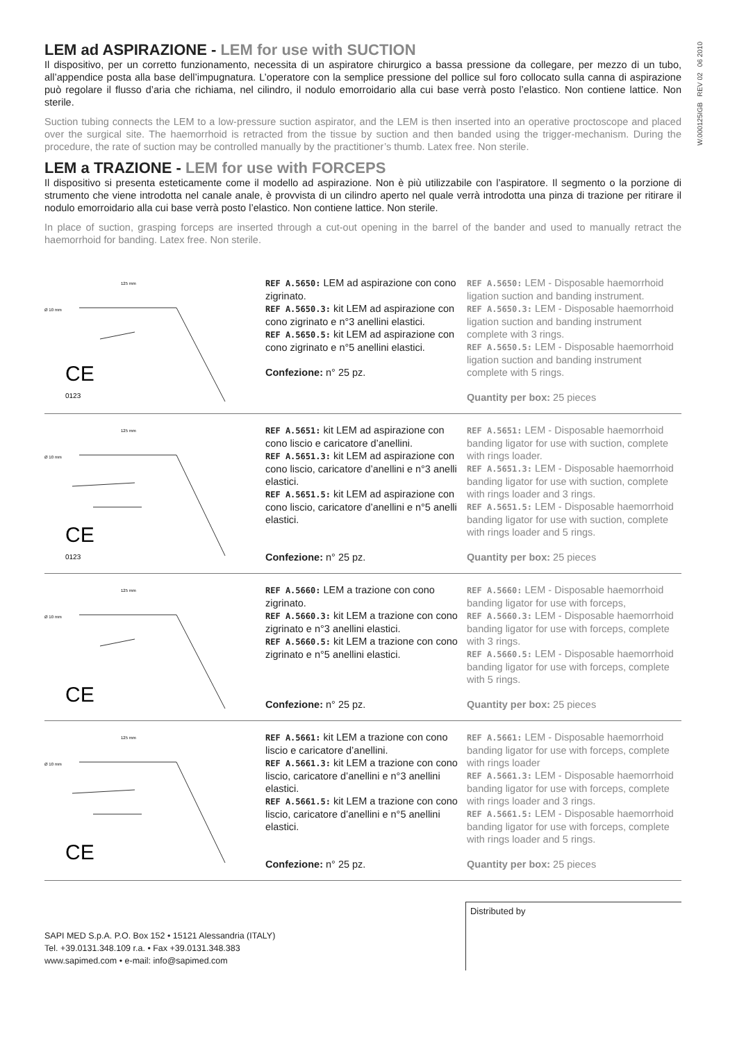W.000125IGB REV 02 06 2010
LEM ad ASPIRAZIONE - LEM for use with SUCTION
Il dispositivo, per un corretto funzionamento, necessita di un aspiratore chirurgico a bassa pressione da collegare, per mezzo di un tubo, all’appendice posta alla base dell’impugnatura. L’operatore con la semplice pressione del pollice sul foro collocato sulla canna di aspirazione può regolare il flusso d’aria che richiama, nel cilindro, il nodulo emorroidario alla cui base verrà posto l’elastico. Non contiene lattice. Non sterile.
Suction tubing connects the LEM to a low-pressure suction aspirator, and the LEM is then inserted into an operative proctoscope and placed over the surgical site. The haemorrhoid is retracted from the tissue by suction and then banded using the trigger-mechanism. During the procedure, the rate of suction may be controlled manually by the practitioner’s thumb. Latex free. Non sterile.
LEM a TRAZIONE - LEM for use with FORCEPS
Il dispositivo si presenta esteticamente come il modello ad aspirazione. Non è più utilizzabile con l’aspiratore. Il segmento o la porzione di strumento che viene introdotta nel canale anale, è provvista di un cilindro aperto nel quale verrà introdotta una pinza di trazione per ritirare il nodulo emorroidario alla cui base verrà posto l’elastico. Non contiene lattice. Non sterile.
In place of suction, grasping forceps are inserted through a cut-out opening in the barrel of the bander and used to manually retract the haemorrhoid for banding. Latex free. Non sterile.
125 mm
Ø 10 mm
CE
0123
REF A.5650: LEM ad aspirazione con cono zigrinato.
REF A.5650.3: kit LEM ad aspirazione con cono zigrinato e n°3 anellini elastici.
REF A.5650.5: kit LEM ad aspirazione con cono zigrinato e n°5 anellini elastici.
Confezione: n° 25 pz.
REF A.5650: LEM - Disposable haemorrhoid ligation suction and banding instrument.
REF A.5650.3: LEM - Disposable haemorrhoid ligation suction and banding instrument complete with 3 rings.
REF A.5650.5: LEM - Disposable haemorrhoid ligation suction and banding instrument complete with 5 rings.
Quantity per box: 25 pieces
125 mm
Ø 10 mm
CE
0123
REF A.5651: kit LEM ad aspirazione con cono liscio e caricatore d’anellini.
REF A.5651.3: kit LEM ad aspirazione con cono liscio, caricatore d’anellini e n°3 anelli elastici.
REF A.5651.5: kit LEM ad aspirazione con cono liscio, caricatore d’anellini e n°5 anelli elastici.
Confezione: n° 25 pz.
REF A.5651: LEM - Disposable haemorrhoid banding ligator for use with suction, complete with rings loader.
REF A.5651.3: LEM - Disposable haemorrhoid banding ligator for use with suction, complete with rings loader and 3 rings.
REF A.5651.5: LEM - Disposable haemorrhoid banding ligator for use with suction, complete with rings loader and 5 rings.
Quantity per box: 25 pieces
125 mm
Ø 10 mm
CE
REF A.5660: LEM a trazione con cono zigrinato.
REF A.5660.3: kit LEM a trazione con cono zigrinato e n°3 anellini elastici.
REF A.5660.5: kit LEM a trazione con cono zigrinato e n°5 anellini elastici.
Confezione: n° 25 pz.
REF A.5660: LEM - Disposable haemorrhoid banding ligator for use with forceps,
REF A.5660.3: LEM - Disposable haemorrhoid banding ligator for use with forceps, complete with 3 rings.
REF A.5660.5: LEM - Disposable haemorrhoid banding ligator for use with forceps, complete with 5 rings.
Quantity per box: 25 pieces
125 mm
Ø 10 mm
CE
REF A.5661: kit LEM a trazione con cono liscio e caricatore d’anellini.
REF A.5661.3: kit LEM a trazione con cono liscio, caricatore d’anellini e n°3 anellini elastici.
REF A.5661.5: kit LEM a trazione con cono liscio, caricatore d’anellini e n°5 anellini elastici.
Confezione: n° 25 pz.
REF A.5661: LEM - Disposable haemorrhoid banding ligator for use with forceps, complete with rings loader
REF A.5661.3: LEM - Disposable haemorrhoid banding ligator for use with forceps, complete with rings loader and 3 rings.
REF A.5661.5: LEM - Disposable haemorrhoid banding ligator for use with forceps, complete with rings loader and 5 rings.
Quantity per box: 25 pieces
SAPI MED S.p.A. P.O. Box 152 • 15121 Alessandria (ITALY)
Tel. +39.0131.348.109 r.a. • Fax +39.0131.348.383
www.sapimed.com • e-mail: info@sapimed.com
Distributed by